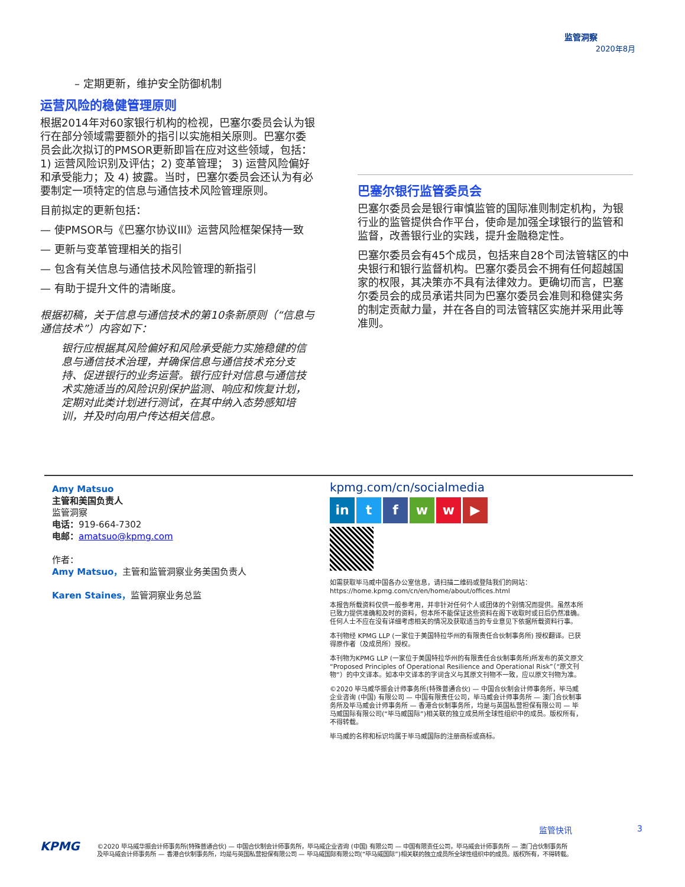监管洞察
2020年8月
– 定期更新，维护安全防御机制
运营风险的稳健管理原则
根据2014年对60家银行机构的检视，巴塞尔委员会认为银行在部分领域需要额外的指引以实施相关原则。巴塞尔委员会此次拟订的PMSOR更新即旨在应对这些领域，包括：1) 运营风险识别及评估；2) 变革管理； 3) 运营风险偏好和承受能力；及 4) 披露。当时，巴塞尔委员会还认为有必要制定一项特定的信息与通信技术风险管理原则。
目前拟定的更新包括：
— 使PMSOR与《巴塞尔协议III》运营风险框架保持一致
— 更新与变革管理相关的指引
— 包含有关信息与通信技术风险管理的新指引
— 有助于提升文件的清晰度。
根据初稿，关于信息与通信技术的第10条新原则（“信息与通信技术”）内容如下：
银行应根据其风险偏好和风险承受能力实施稳健的信息与通信技术治理，并确保信息与通信技术充分支持、促进银行的业务运营。银行应针对信息与通信技术实施适当的风险识别保护监测、响应和恢复计划，定期对此类计划进行测试，在其中纳入态势感知培训，并及时向用户传达相关信息。
巴塞尔银行监管委员会
巴塞尔委员会是银行审慎监管的国际准则制定机构，为银行业的监管提供合作平台，使命是加强全球银行的监管和监督，改善银行业的实践，提升金融稳定性。
巴塞尔委员会有45个成员，包括来自28个司法管辖区的中央银行和银行监督机构。巴塞尔委员会不拥有任何超越国家的权限，其决策亦不具有法律效力。更确切而言，巴塞尔委员会的成员承诺共同为巴塞尔委员会准则和稳健实务的制定贡献力量，并在各自的司法管辖区实施并采用此等准则。
Amy Matsuo
主管和美国负责人
监管洞察
电话：919-664-7302
电邮：amatsuo@kpmg.com
作者：
Amy Matsuo，主管和监管洞察业务美国负责人
Karen Staines，监管洞察业务总监
kpmg.com/cn/socialmedia
in tfww ▶
如需获取毕马威中国各办公室信息，请扫描二维码或登陆我们的网站：
https://home.kpmg.com/cn/en/home/about/offices.html
本报告所载资料仅供一般参考用，并非针对任何个人或团体的个别情况而提供。虽然本所已致力提供准确和及时的资料，但本所不能保证这些资料在阁下收取时或日后仍然准确。任何人士不应在没有详细考虑相关的情况及获取适当的专业意见下依据所载资料行事。
本刊物经 KPMG LLP (一家位于美国特拉华州的有限责任合伙制事务所) 授权翻译。已获得原作者（及成员所）授权。
本刊物为KPMG LLP (一家位于美国特拉华州的有限责任合伙制事务所)所发布的英文原文 “Proposed Principles of Operational Resilience and Operational Risk”（“原文刊物”）的中文译本。如本中文译本的字词含义与其原文刊物不一致，应以原文刊物为准。
©2020 毕马威华振会计师事务所(特殊普通合伙) — 中国合伙制会计师事务所，毕马威企业咨询 (中国) 有限公司 — 中国有限责任公司，毕马威会计师事务所 — 澳门合伙制事务所及毕马威会计师事务所 — 香港合伙制事务所，均是与英国私营担保有限公司 — 毕马威国际有限公司(“毕马威国际”)相关联的独立成员所全球性组织中的成员。版权所有，不得转载。
毕马威的名称和标识均属于毕马威国际的注册商标或商标。
监管快讯 3
KPMG
©2020 毕马威华振会计师事务所(特殊普通合伙) — 中国合伙制会计师事务所，毕马威企业咨询 (中国) 有限公司 — 中国有限责任公司，毕马威会计师事务所 — 澳门合伙制事务所及毕马威会计师事务所 — 香港合伙制事务所，均是与英国私营担保有限公司 — 毕马威国际有限公司(“毕马威国际”)相关联的独立成员所全球性组织中的成员。版权所有，不得转载。